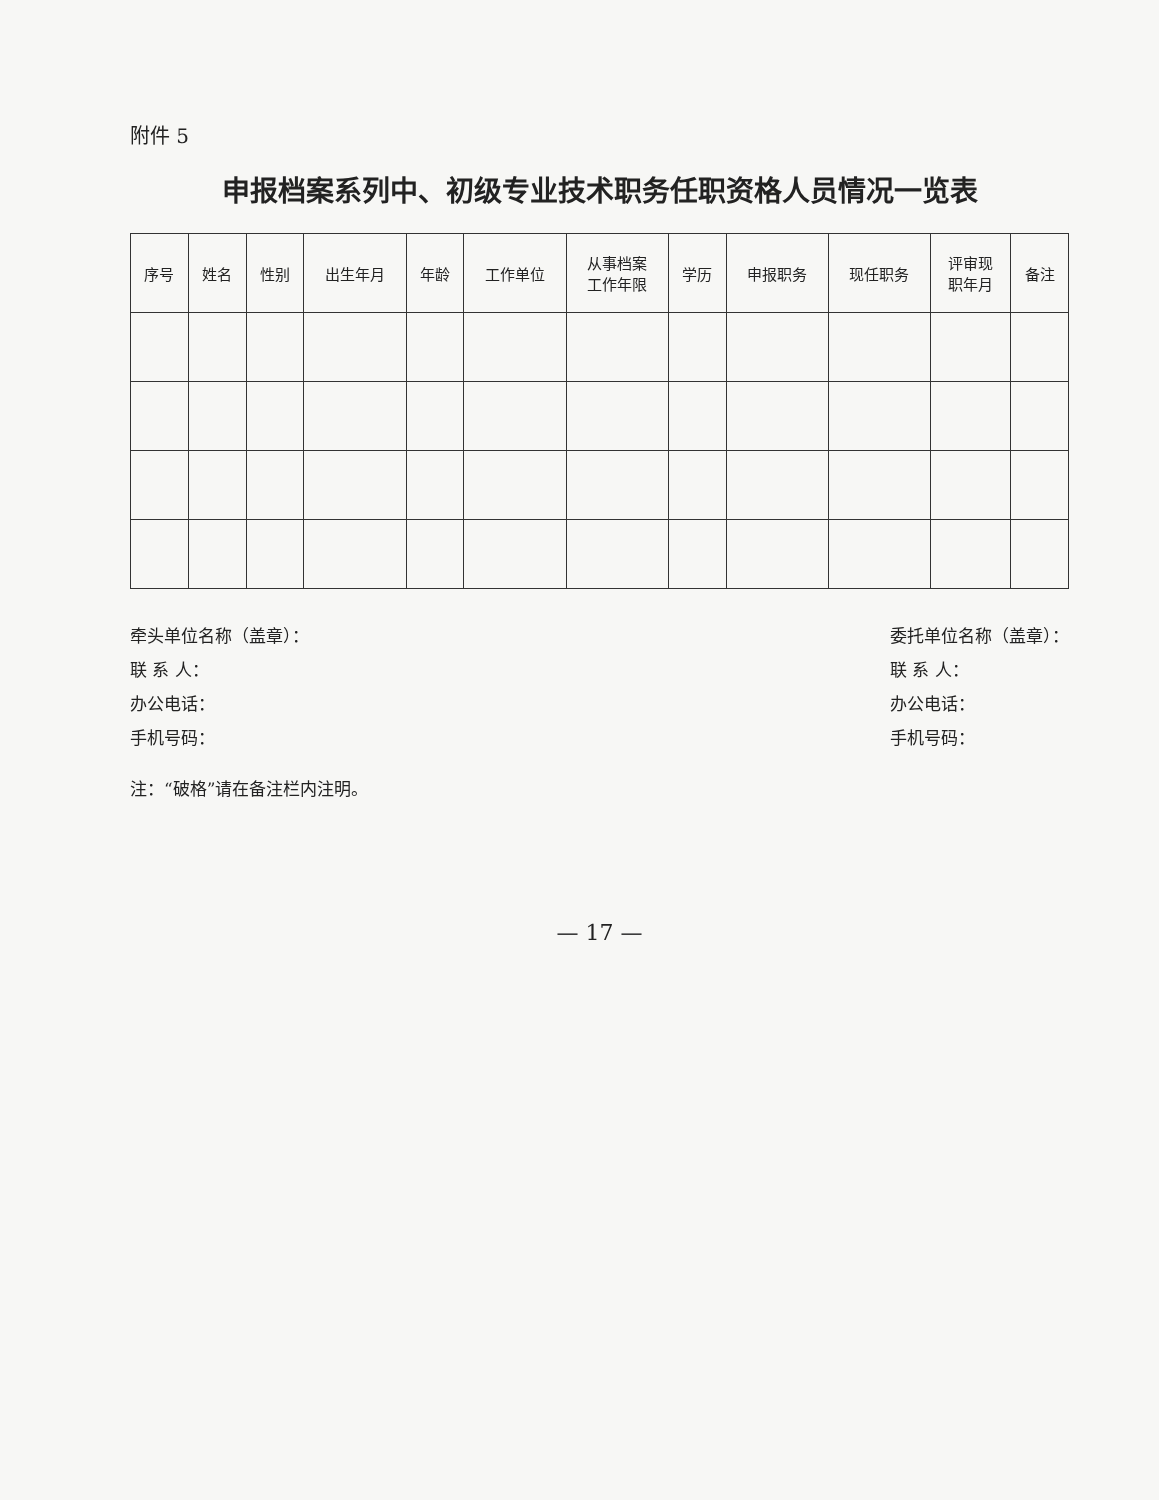附件 5
申报档案系列中、初级专业技术职务任职资格人员情况一览表
| 序号 | 姓名 | 性别 | 出生年月 | 年龄 | 工作单位 | 从事档案 工作年限 | 学历 | 申报职务 | 现任职务 | 评审现 职年月 | 备注 |
| --- | --- | --- | --- | --- | --- | --- | --- | --- | --- | --- | --- |
牵头单位名称（盖章）：
联 系 人：
办公电话：
手机号码：
委托单位名称（盖章）：
联 系 人：
办公电话：
手机号码：
注：“破格”请在备注栏内注明。
— 17 —